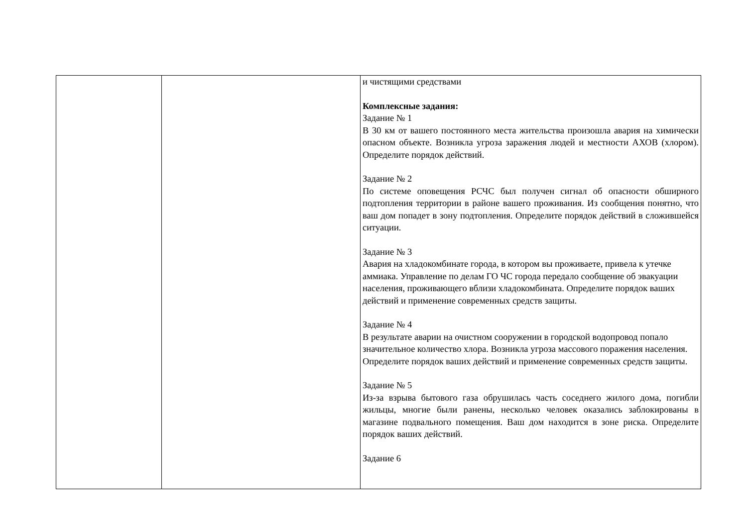| | | и чистящими средствами Комплексные задания: Задание № 1 В 30 км от вашего постоянного места жительства произошла авария на химически опасном объекте. Возникла угроза заражения людей и местности АХОВ (хлором). Определите порядок действий. Задание № 2 По системе оповещения РСЧС был получен сигнал об опасности обширного подтопления территории в районе вашего проживания. Из сообщения понятно, что ваш дом попадет в зону подтопления. Определите порядок действий в сложившейся ситуации. Задание № 3 Авария на хладокомбинате города, в котором вы проживаете, привела к утечке аммиака. Управление по делам ГО ЧС города передало сообщение об эвакуации населения, проживающего вблизи хладокомбината. Определите порядок ваших действий и применение современных средств защиты. Задание № 4 В результате аварии на очистном сооружении в городской водопровод попало значительное количество хлора. Возникла угроза массового поражения населения. Определите порядок ваших действий и применение современных средств защиты. Задание № 5 Из-за взрыва бытового газа обрушилась часть соседнего жилого дома, погибли жильцы, многие были ранены, несколько человек оказались заблокированы в магазине подвального помещения. Ваш дом находится в зоне риска. Определите порядок ваших действий. Задание 6 |